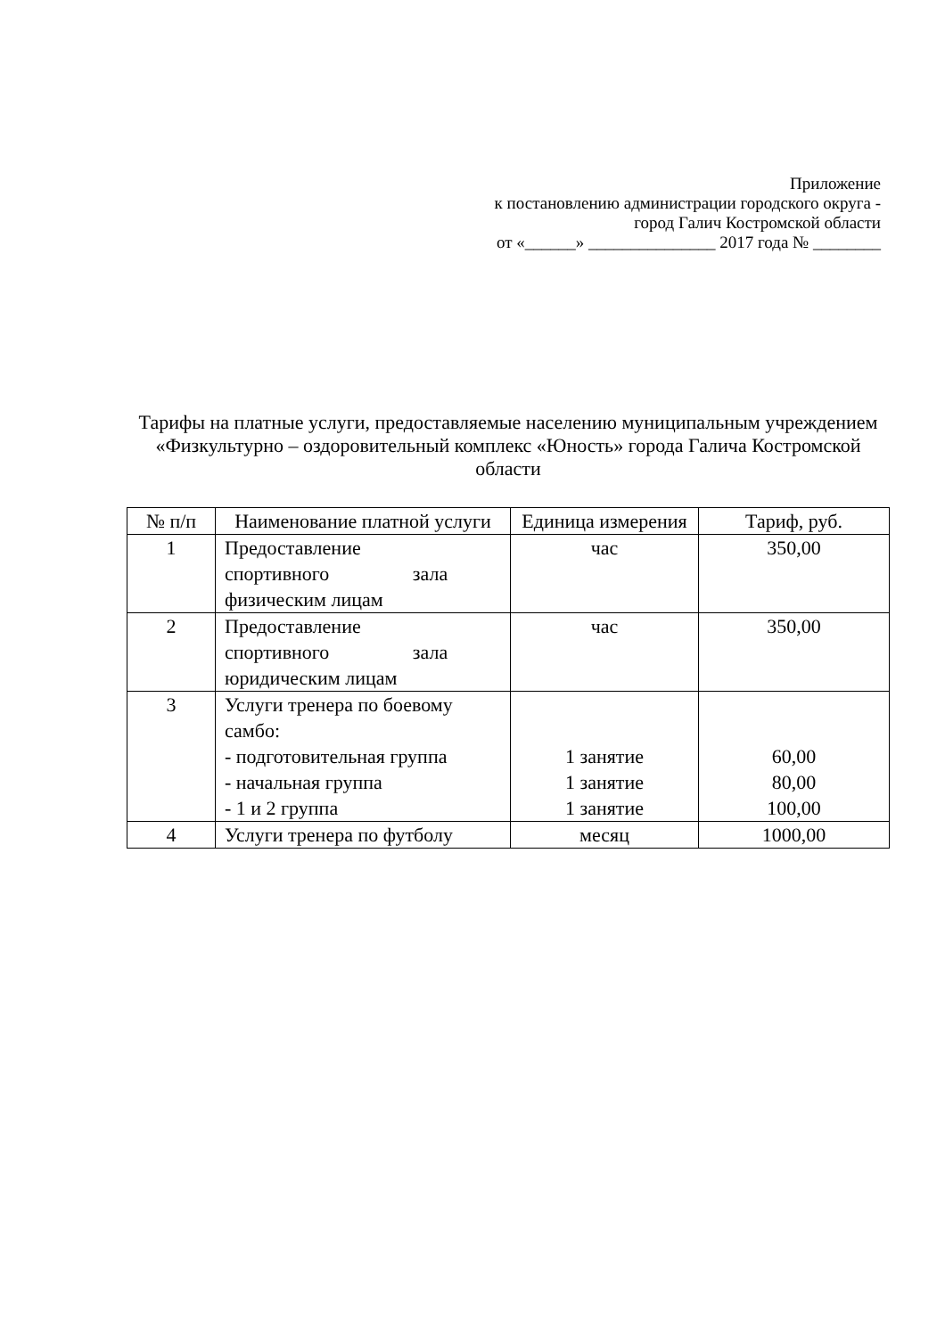Приложение
к постановлению администрации городского округа -
город Галич Костромской области
от «______» _______________ 2017 года № ________
Тарифы на платные услуги, предоставляемые населению муниципальным учреждением «Физкультурно – оздоровительный комплекс «Юность» города Галича Костромской области
| № п/п | Наименование платной услуги | Единица измерения | Тариф, руб. |
| --- | --- | --- | --- |
| 1 | Предоставление спортивного зала физическим лицам | час | 350,00 |
| 2 | Предоставление спортивного зала юридическим лицам | час | 350,00 |
| 3 | Услуги тренера по боевому самбо: - подготовительная группа - начальная группа - 1 и 2 группа | 1 занятие 1 занятие 1 занятие | 60,00 80,00 100,00 |
| 4 | Услуги тренера по футболу | месяц | 1000,00 |